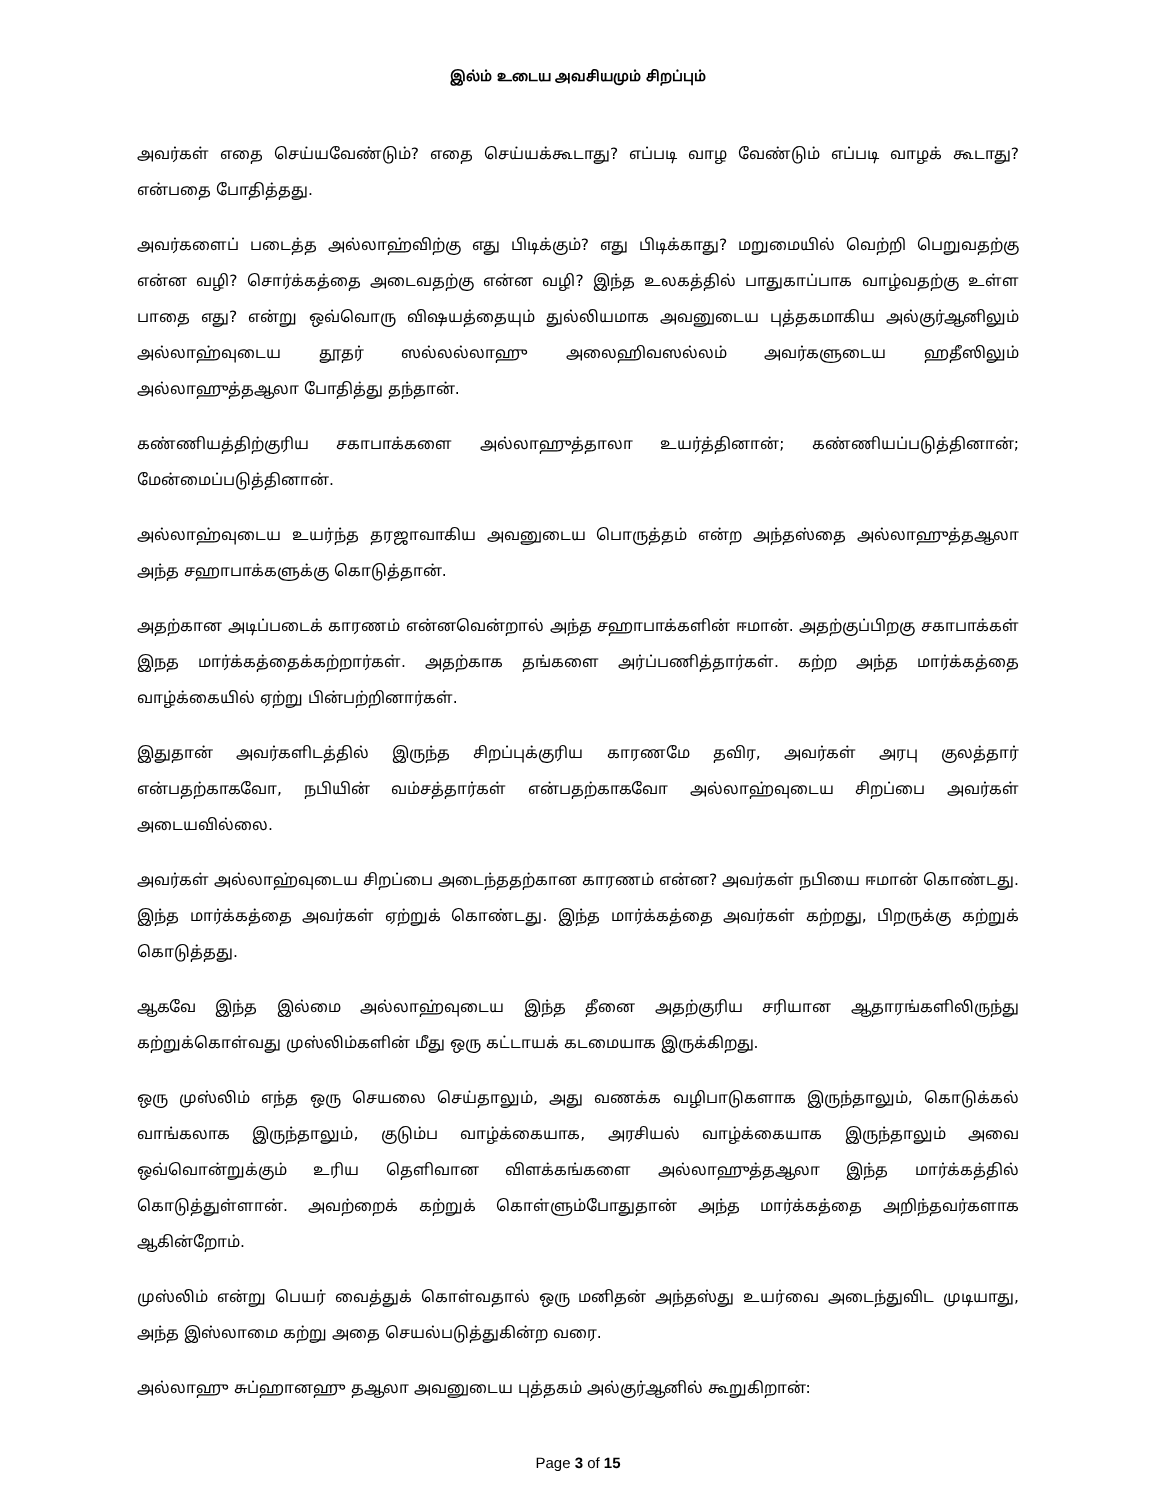இல்ம் உடைய அவசியமும் சிறப்பும்
அவர்கள் எதை செய்யவேண்டும்? எதை செய்யக்கூடாது? எப்படி வாழ வேண்டும் எப்படி வாழக் கூடாது? என்பதை போதித்தது.
அவர்களைப் படைத்த அல்லாஹ்விற்கு எது பிடிக்கும்? எது பிடிக்காது? மறுமையில் வெற்றி பெறுவதற்கு என்ன வழி? சொர்க்கத்தை அடைவதற்கு என்ன வழி? இந்த உலகத்தில் பாதுகாப்பாக வாழ்வதற்கு உள்ள பாதை எது? என்று ஒவ்வொரு விஷயத்தையும் துல்லியமாக அவனுடைய புத்தகமாகிய அல்குர்ஆனிலும் அல்லாஹ்வுடைய தூதர் ஸல்லல்லாஹு அலைஹிவஸல்லம் அவர்களுடைய ஹதீஸிலும் அல்லாஹுத்தஆலா போதித்து தந்தான்.
கண்ணியத்திற்குரிய சகாபாக்களை அல்லாஹுத்தாலா உயர்த்தினான்; கண்ணியப்படுத்தினான்; மேன்மைப்படுத்தினான்.
அல்லாஹ்வுடைய உயர்ந்த தரஜாவாகிய அவனுடைய பொருத்தம் என்ற அந்தஸ்தை அல்லாஹுத்தஆலா அந்த சஹாபாக்களுக்கு கொடுத்தான்.
அதற்கான அடிப்படைக் காரணம் என்னவென்றால் அந்த சஹாபாக்களின் ஈமான். அதற்குப்பிறகு சகாபாக்கள் இநத மார்க்கத்தைக்கற்றார்கள். அதற்காக தங்களை அர்ப்பணித்தார்கள். கற்ற அந்த மார்க்கத்தை வாழ்க்கையில் ஏற்று பின்பற்றினார்கள்.
இதுதான் அவர்களிடத்தில் இருந்த சிறப்புக்குரிய காரணமே தவிர, அவர்கள் அரபு குலத்தார் என்பதற்காகவோ, நபியின் வம்சத்தார்கள் என்பதற்காகவோ அல்லாஹ்வுடைய சிறப்பை அவர்கள் அடையவில்லை.
அவர்கள் அல்லாஹ்வுடைய சிறப்பை அடைந்ததற்கான காரணம் என்ன? அவர்கள் நபியை ஈமான் கொண்டது. இந்த மார்க்கத்தை அவர்கள் ஏற்றுக் கொண்டது. இந்த மார்க்கத்தை அவர்கள் கற்றது, பிறருக்கு கற்றுக் கொடுத்தது.
ஆகவே இந்த இல்மை அல்லாஹ்வுடைய இந்த தீனை அதற்குரிய சரியான ஆதாரங்களிலிருந்து கற்றுக்கொள்வது முஸ்லிம்களின் மீது ஒரு கட்டாயக் கடமையாக இருக்கிறது.
ஒரு முஸ்லிம் எந்த ஒரு செயலை செய்தாலும், அது வணக்க வழிபாடுகளாக இருந்தாலும், கொடுக்கல் வாங்கலாக இருந்தாலும், குடும்ப வாழ்க்கையாக, அரசியல் வாழ்க்கையாக இருந்தாலும் அவை ஒவ்வொன்றுக்கும் உரிய தெளிவான விளக்கங்களை அல்லாஹுத்தஆலா இந்த மார்க்கத்தில் கொடுத்துள்ளான். அவற்றைக் கற்றுக் கொள்ளும்போதுதான் அந்த மார்க்கத்தை அறிந்தவர்களாக ஆகின்றோம்.
முஸ்லிம் என்று பெயர் வைத்துக் கொள்வதால் ஒரு மனிதன் அந்தஸ்து உயர்வை அடைந்துவிட முடியாது, அந்த இஸ்லாமை கற்று அதை செயல்படுத்துகின்ற வரை.
அல்லாஹு சுப்ஹானஹு தஆலா அவனுடைய புத்தகம் அல்குர்ஆனில் கூறுகிறான்:
Page 3 of 15